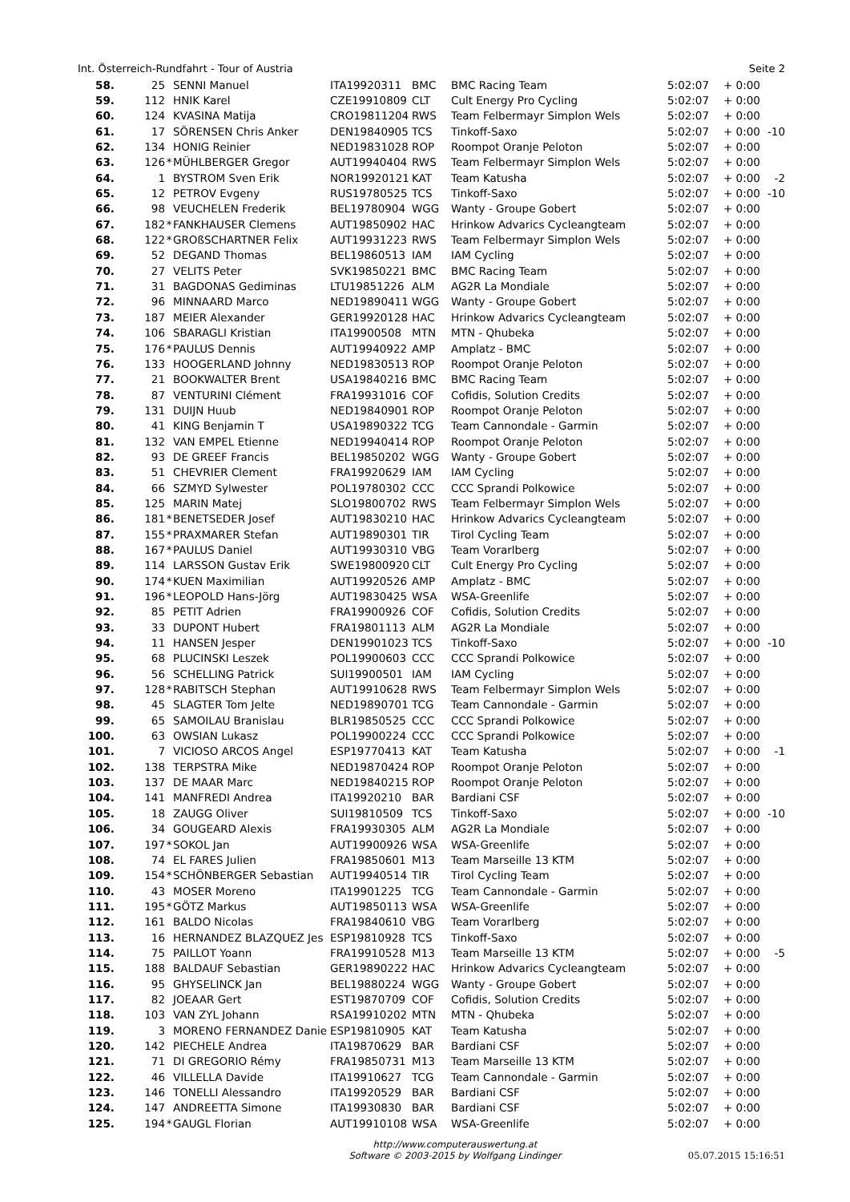Int. Österreich-Rundfahrt - Tour of Austria Seite 2
| 58. | 25 | | SENNI Manuel | ITA19920311 | BMC | BMC Racing Team | 5:02:07 | + 0:00 | |
| 59. | 112 | | HNIK Karel | CZE19910809 | CLT | Cult Energy Pro Cycling | 5:02:07 | + 0:00 | |
| 60. | 124 | | KVASINA Matija | CRO19811204 | RWS | Team Felbermayr Simplon Wels | 5:02:07 | + 0:00 | |
| 61. | 17 | | SÖRENSEN Chris Anker | DEN19840905 | TCS | Tinkoff-Saxo | 5:02:07 | + 0:00 | -10 |
| 62. | 134 | | HONIG Reinier | NED19831028 | ROP | Roompot Oranje Peloton | 5:02:07 | + 0:00 | |
| 63. | 126 | * | MÜHLBERGER Gregor | AUT19940404 | RWS | Team Felbermayr Simplon Wels | 5:02:07 | + 0:00 | |
| 64. | 1 | | BYSTROM Sven Erik | NOR19920121 | KAT | Team Katusha | 5:02:07 | + 0:00 | -2 |
| 65. | 12 | | PETROV Evgeny | RUS19780525 | TCS | Tinkoff-Saxo | 5:02:07 | + 0:00 | -10 |
| 66. | 98 | | VEUCHELEN Frederik | BEL19780904 | WGG | Wanty - Groupe Gobert | 5:02:07 | + 0:00 | |
| 67. | 182 | * | FANKHAUSER Clemens | AUT19850902 | HAC | Hrinkow Advarics Cycleangteam | 5:02:07 | + 0:00 | |
| 68. | 122 | * | GROßSCHARTNER Felix | AUT19931223 | RWS | Team Felbermayr Simplon Wels | 5:02:07 | + 0:00 | |
| 69. | 52 | | DEGAND Thomas | BEL19860513 | IAM | IAM Cycling | 5:02:07 | + 0:00 | |
| 70. | 27 | | VELITS Peter | SVK19850221 | BMC | BMC Racing Team | 5:02:07 | + 0:00 | |
| 71. | 31 | | BAGDONAS Gediminas | LTU19851226 | ALM | AG2R La Mondiale | 5:02:07 | + 0:00 | |
| 72. | 96 | | MINNAARD Marco | NED19890411 | WGG | Wanty - Groupe Gobert | 5:02:07 | + 0:00 | |
| 73. | 187 | | MEIER Alexander | GER19920128 | HAC | Hrinkow Advarics Cycleangteam | 5:02:07 | + 0:00 | |
| 74. | 106 | | SBARAGLI Kristian | ITA19900508 | MTN | MTN - Qhubeka | 5:02:07 | + 0:00 | |
| 75. | 176 | * | PAULUS Dennis | AUT19940922 | AMP | Amplatz - BMC | 5:02:07 | + 0:00 | |
| 76. | 133 | | HOOGERLAND Johnny | NED19830513 | ROP | Roompot Oranje Peloton | 5:02:07 | + 0:00 | |
| 77. | 21 | | BOOKWALTER Brent | USA19840216 | BMC | BMC Racing Team | 5:02:07 | + 0:00 | |
| 78. | 87 | | VENTURINI Clément | FRA19931016 | COF | Cofidis, Solution Credits | 5:02:07 | + 0:00 | |
| 79. | 131 | | DUIJN Huub | NED19840901 | ROP | Roompot Oranje Peloton | 5:02:07 | + 0:00 | |
| 80. | 41 | | KING Benjamin T | USA19890322 | TCG | Team Cannondale - Garmin | 5:02:07 | + 0:00 | |
| 81. | 132 | | VAN EMPEL Etienne | NED19940414 | ROP | Roompot Oranje Peloton | 5:02:07 | + 0:00 | |
| 82. | 93 | | DE GREEF Francis | BEL19850202 | WGG | Wanty - Groupe Gobert | 5:02:07 | + 0:00 | |
| 83. | 51 | | CHEVRIER Clement | FRA19920629 | IAM | IAM Cycling | 5:02:07 | + 0:00 | |
| 84. | 66 | | SZMYD Sylwester | POL19780302 | CCC | CCC Sprandi Polkowice | 5:02:07 | + 0:00 | |
| 85. | 125 | | MARIN Matej | SLO19800702 | RWS | Team Felbermayr Simplon Wels | 5:02:07 | + 0:00 | |
| 86. | 181 | * | BENETSEDER Josef | AUT19830210 | HAC | Hrinkow Advarics Cycleangteam | 5:02:07 | + 0:00 | |
| 87. | 155 | * | PRAXMARER Stefan | AUT19890301 | TIR | Tirol Cycling Team | 5:02:07 | + 0:00 | |
| 88. | 167 | * | PAULUS Daniel | AUT19930310 | VBG | Team Vorarlberg | 5:02:07 | + 0:00 | |
| 89. | 114 | | LARSSON Gustav Erik | SWE19800920 | CLT | Cult Energy Pro Cycling | 5:02:07 | + 0:00 | |
| 90. | 174 | * | KUEN Maximilian | AUT19920526 | AMP | Amplatz - BMC | 5:02:07 | + 0:00 | |
| 91. | 196 | * | LEOPOLD Hans-Jörg | AUT19830425 | WSA | WSA-Greenlife | 5:02:07 | + 0:00 | |
| 92. | 85 | | PETIT Adrien | FRA19900926 | COF | Cofidis, Solution Credits | 5:02:07 | + 0:00 | |
| 93. | 33 | | DUPONT Hubert | FRA19801113 | ALM | AG2R La Mondiale | 5:02:07 | + 0:00 | |
| 94. | 11 | | HANSEN Jesper | DEN19901023 | TCS | Tinkoff-Saxo | 5:02:07 | + 0:00 | -10 |
| 95. | 68 | | PLUCINSKI Leszek | POL19900603 | CCC | CCC Sprandi Polkowice | 5:02:07 | + 0:00 | |
| 96. | 56 | | SCHELLING Patrick | SUI19900501 | IAM | IAM Cycling | 5:02:07 | + 0:00 | |
| 97. | 128 | * | RABITSCH Stephan | AUT19910628 | RWS | Team Felbermayr Simplon Wels | 5:02:07 | + 0:00 | |
| 98. | 45 | | SLAGTER Tom Jelte | NED19890701 | TCG | Team Cannondale - Garmin | 5:02:07 | + 0:00 | |
| 99. | 65 | | SAMOILAU Branislau | BLR19850525 | CCC | CCC Sprandi Polkowice | 5:02:07 | + 0:00 | |
| 100. | 63 | | OWSIAN Lukasz | POL19900224 | CCC | CCC Sprandi Polkowice | 5:02:07 | + 0:00 | |
| 101. | 7 | | VICIOSO ARCOS Angel | ESP19770413 | KAT | Team Katusha | 5:02:07 | + 0:00 | -1 |
| 102. | 138 | | TERPSTRA Mike | NED19870424 | ROP | Roompot Oranje Peloton | 5:02:07 | + 0:00 | |
| 103. | 137 | | DE MAAR Marc | NED19840215 | ROP | Roompot Oranje Peloton | 5:02:07 | + 0:00 | |
| 104. | 141 | | MANFREDI Andrea | ITA19920210 | BAR | Bardiani CSF | 5:02:07 | + 0:00 | |
| 105. | 18 | | ZAUGG Oliver | SUI19810509 | TCS | Tinkoff-Saxo | 5:02:07 | + 0:00 | -10 |
| 106. | 34 | | GOUGEARD Alexis | FRA19930305 | ALM | AG2R La Mondiale | 5:02:07 | + 0:00 | |
| 107. | 197 | * | SOKOL Jan | AUT19900926 | WSA | WSA-Greenlife | 5:02:07 | + 0:00 | |
| 108. | 74 | | EL FARES Julien | FRA19850601 | M13 | Team Marseille 13 KTM | 5:02:07 | + 0:00 | |
| 109. | 154 | * | SCHÖNBERGER Sebastian | AUT19940514 | TIR | Tirol Cycling Team | 5:02:07 | + 0:00 | |
| 110. | 43 | | MOSER Moreno | ITA19901225 | TCG | Team Cannondale - Garmin | 5:02:07 | + 0:00 | |
| 111. | 195 | * | GÖTZ Markus | AUT19850113 | WSA | WSA-Greenlife | 5:02:07 | + 0:00 | |
| 112. | 161 | | BALDO Nicolas | FRA19840610 | VBG | Team Vorarlberg | 5:02:07 | + 0:00 | |
| 113. | 16 | | HERNANDEZ BLAZQUEZ Jes | ESP19810928 | TCS | Tinkoff-Saxo | 5:02:07 | + 0:00 | |
| 114. | 75 | | PAILLOT Yoann | FRA19910528 | M13 | Team Marseille 13 KTM | 5:02:07 | + 0:00 | -5 |
| 115. | 188 | | BALDAUF Sebastian | GER19890222 | HAC | Hrinkow Advarics Cycleangteam | 5:02:07 | + 0:00 | |
| 116. | 95 | | GHYSELINCK Jan | BEL19880224 | WGG | Wanty - Groupe Gobert | 5:02:07 | + 0:00 | |
| 117. | 82 | | JOEAAR Gert | EST19870709 | COF | Cofidis, Solution Credits | 5:02:07 | + 0:00 | |
| 118. | 103 | | VAN ZYL Johann | RSA19910202 | MTN | MTN - Qhubeka | 5:02:07 | + 0:00 | |
| 119. | 3 | | MORENO FERNANDEZ Danie | ESP19810905 | KAT | Team Katusha | 5:02:07 | + 0:00 | |
| 120. | 142 | | PIECHELE Andrea | ITA19870629 | BAR | Bardiani CSF | 5:02:07 | + 0:00 | |
| 121. | 71 | | DI GREGORIO Rémy | FRA19850731 | M13 | Team Marseille 13 KTM | 5:02:07 | + 0:00 | |
| 122. | 46 | | VILLELLA Davide | ITA19910627 | TCG | Team Cannondale - Garmin | 5:02:07 | + 0:00 | |
| 123. | 146 | | TONELLI Alessandro | ITA19920529 | BAR | Bardiani CSF | 5:02:07 | + 0:00 | |
| 124. | 147 | | ANDREETTA Simone | ITA19930830 | BAR | Bardiani CSF | 5:02:07 | + 0:00 | |
| 125. | 194 | * | GAUGL Florian | AUT19910108 | WSA | WSA-Greenlife | 5:02:07 | + 0:00 | |
http://www.computerauswertung.at
Software © 2003-2015 by Wolfgang Lindinger
05.07.2015 15:16:51